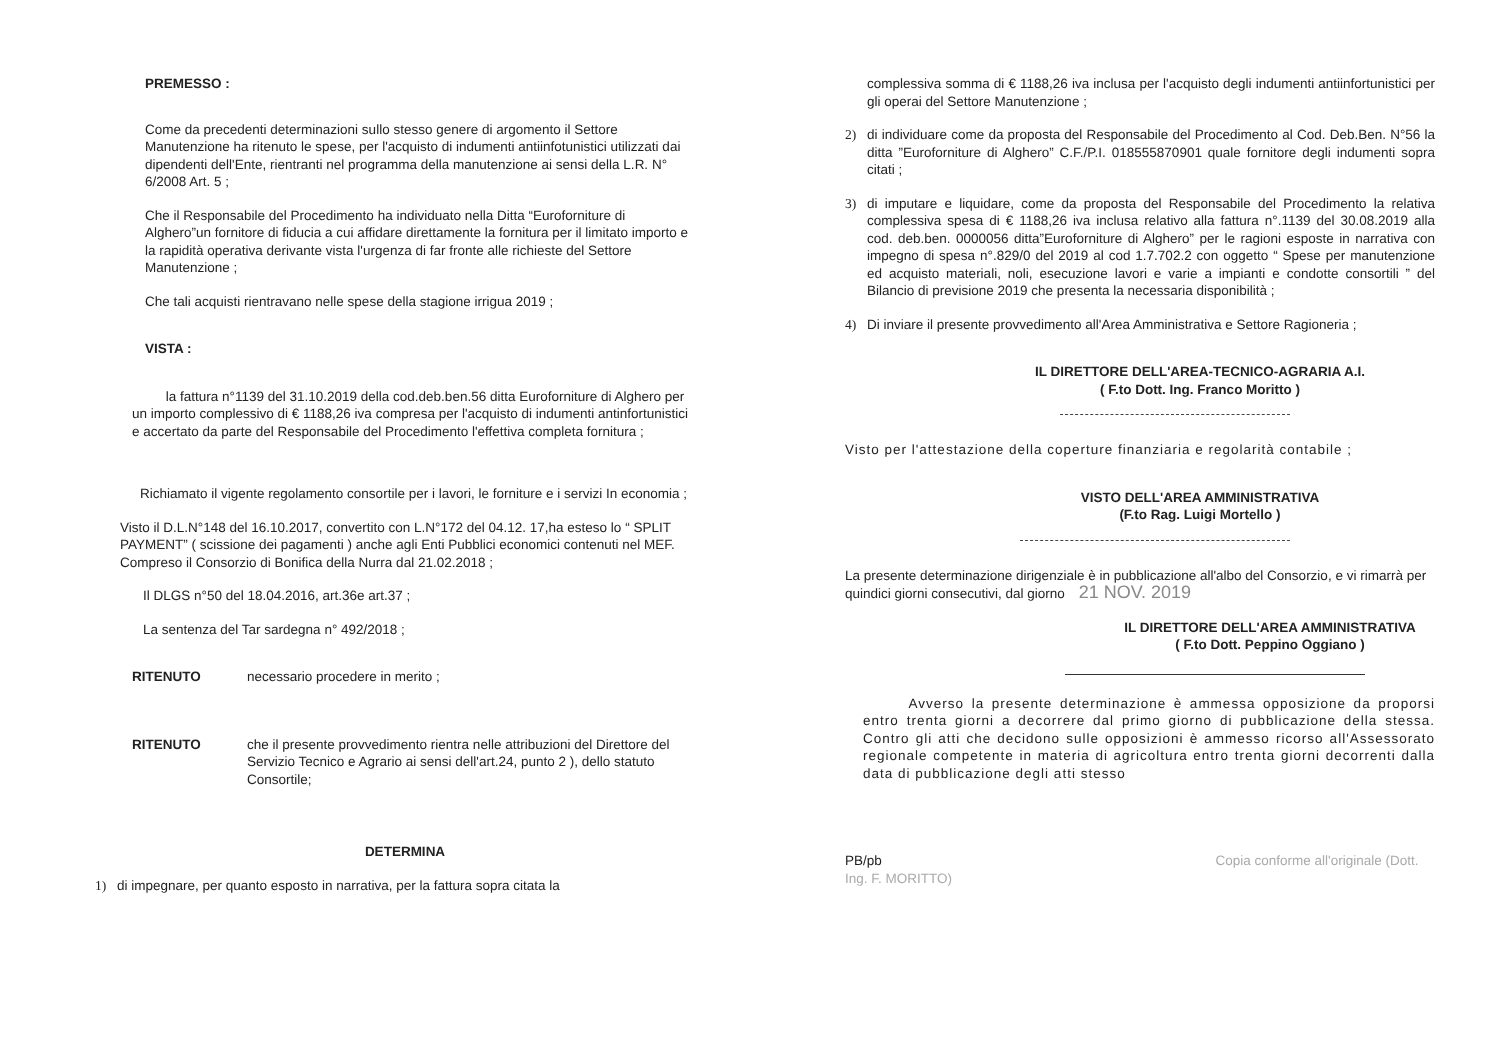PREMESSO :
Come da precedenti determinazioni sullo stesso genere di argomento il Settore Manutenzione ha ritenuto le spese, per l'acquisto di indumenti antiinfotunistici utilizzati dai dipendenti dell'Ente, rientranti nel programma della manutenzione ai sensi della L.R. N° 6/2008 Art. 5 ;
Che il Responsabile del Procedimento ha individuato nella Ditta “Euroforniture di Alghero”un fornitore di fiducia a cui affidare direttamente la fornitura per il limitato importo e la rapidità operativa derivante vista l'urgenza di far fronte alle richieste del Settore Manutenzione ;
Che tali acquisti rientravano nelle spese della stagione irrigua 2019 ;
VISTA :
la fattura n°1139 del 31.10.2019 della cod.deb.ben.56 ditta Euroforniture di Alghero per un importo complessivo di € 1188,26 iva compresa per l'acquisto di indumenti antinfortunistici e accertato da parte del Responsabile del Procedimento l'effettiva completa fornitura ;
Richiamato il vigente regolamento consortile per i lavori, le forniture e i servizi In economia ;
Visto il D.L.N°148 del 16.10.2017, convertito con L.N°172 del 04.12. 17,ha esteso lo “ SPLIT PAYMENT” ( scissione dei pagamenti ) anche agli Enti Pubblici economici contenuti nel MEF. Compreso il Consorzio di Bonifica della Nurra dal 21.02.2018 ;
Il DLGS n°50 del 18.04.2016, art.36e art.37 ;
La sentenza del Tar sardegna n° 492/2018 ;
RITENUTO necessario procedere in merito ;
RITENUTO che il presente provvedimento rientra nelle attribuzioni del Direttore del Servizio Tecnico e Agrario ai sensi dell'art.24, punto 2 ), dello statuto Consortile;
DETERMINA
1) di impegnare, per quanto esposto in narrativa, per la fattura sopra citata la
complessiva somma di € 1188,26 iva inclusa per l'acquisto degli indumenti antiinfortunistici per gli operai del Settore Manutenzione ;
2) di individuare come da proposta del Responsabile del Procedimento al Cod. Deb.Ben. N°56 la ditta ”Euroforniture di Alghero” C.F./P.I. 018555870901 quale fornitore degli indumenti sopra citati ;
3) di imputare e liquidare, come da proposta del Responsabile del Procedimento la relativa complessiva spesa di € 1188,26 iva inclusa relativo alla fattura n°.1139 del 30.08.2019 alla cod. deb.ben. 0000056 ditta”Euroforniture di Alghero” per le ragioni esposte in narrativa con impegno di spesa n°.829/0 del 2019 al cod 1.7.702.2 con oggetto “ Spese per manutenzione ed acquisto materiali, noli, esecuzione lavori e varie a impianti e condotte consortili ” del Bilancio di previsione 2019 che presenta la necessaria disponibilità ;
4) Di inviare il presente provvedimento all'Area Amministrativa e Settore Ragioneria ;
IL DIRETTORE DELL'AREA-TECNICO-AGRARIA A.I.
( F.to Dott. Ing. Franco Moritto )
Visto per l'attestazione della coperture finanziaria e regolarità contabile ;
VISTO DELL'AREA AMMINISTRATIVA
(F.to Rag. Luigi Mortello )
La presente determinazione dirigenziale è in pubblicazione all'albo del Consorzio, e vi rimarrà per quindici giorni consecutivi, dal giorno 21 NOV. 2019
IL DIRETTORE DELL'AREA AMMINISTRATIVA
( F.to Dott. Peppino Oggiano )
Avverso la presente determinazione è ammessa opposizione da proporsi entro trenta giorni a decorrere dal primo giorno di pubblicazione della stessa. Contro gli atti che decidono sulle opposizioni è ammesso ricorso all'Assessorato regionale competente in materia di agricoltura entro trenta giorni decorrenti dalla data di pubblicazione degli atti stesso
PB/pb Copia conforme all'originale (Dott. Ing. F. MORITTO)